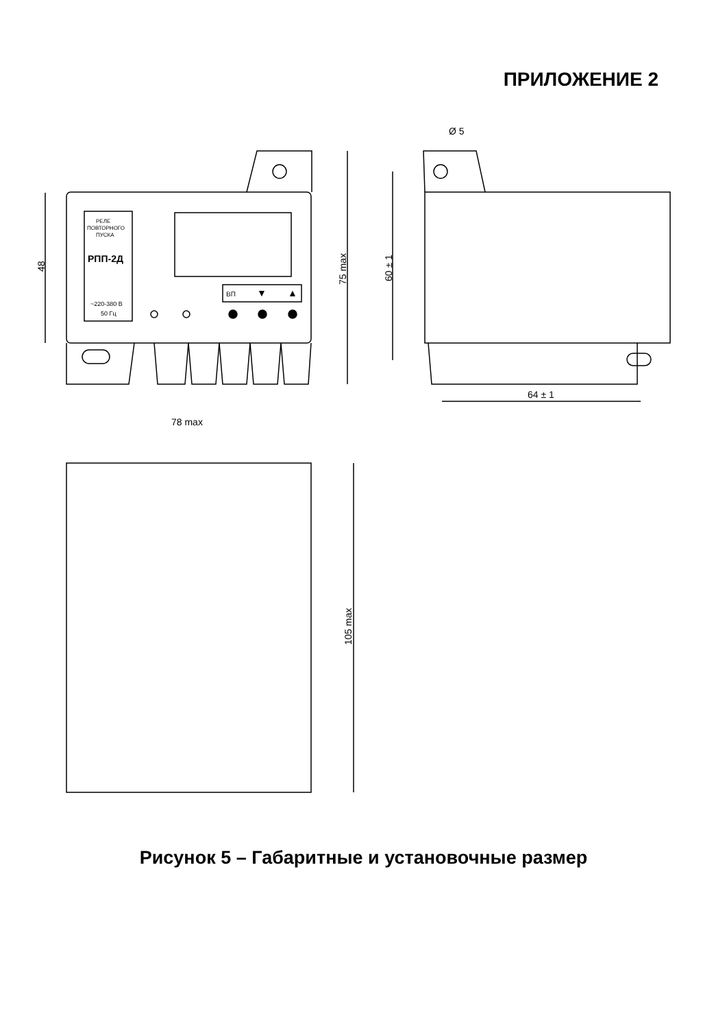ПРИЛОЖЕНИЕ 2
РЕЛЕ
ПОВТОРНОГО
ПУСКА
РПП-2Д
~220-380 В
50 Гц
ВП
▼
▲
48
75 max
Ø 5
60 ± 1
64 ± 1
78 max
105 max
Рисунок 5 – Габаритные и установочные размер